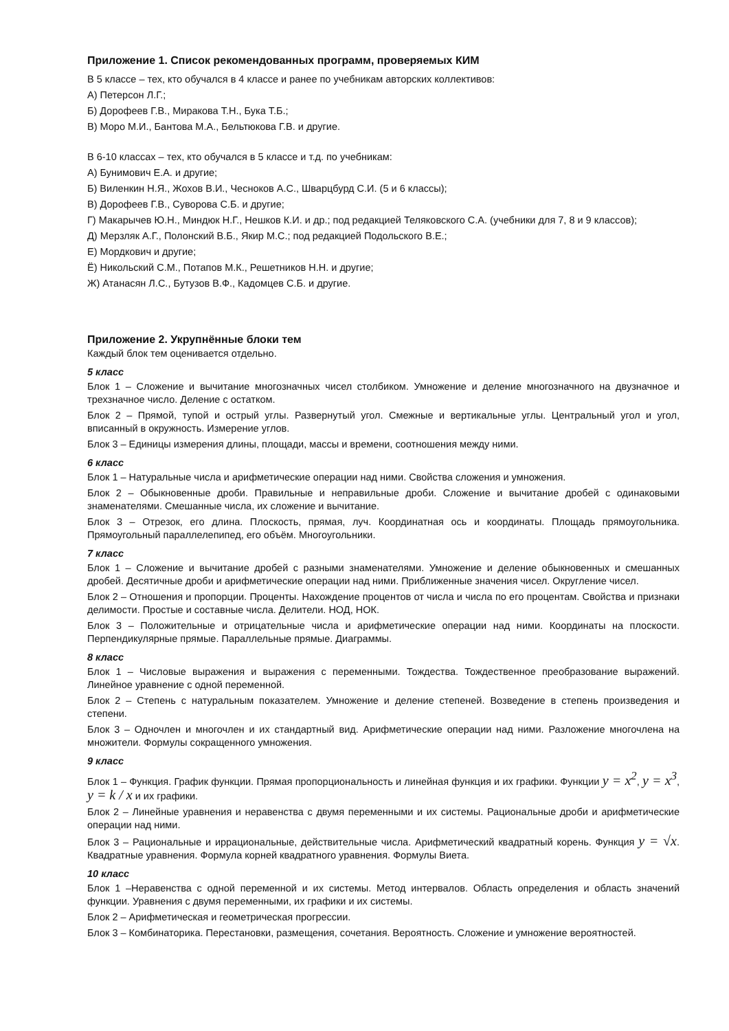Приложение 1. Список рекомендованных программ, проверяемых КИМ
В 5 классе – тех, кто обучался в 4 классе и ранее по учебникам авторских коллективов:
А) Петерсон Л.Г.;
Б) Дорофеев Г.В., Миракова Т.Н., Бука Т.Б.;
В) Моро М.И., Бантова М.А., Бельтюкова Г.В. и другие.
В 6-10 классах – тех, кто обучался в 5 классе и т.д. по учебникам:
А) Бунимович Е.А. и другие;
Б) Виленкин Н.Я., Жохов В.И., Чесноков А.С., Шварцбурд С.И. (5 и 6 классы);
В) Дорофеев Г.В., Суворова С.Б. и другие;
Г) Макарычев Ю.Н., Миндюк Н.Г., Нешков К.И. и др.; под редакцией Теляковского С.А. (учебники для 7, 8 и 9 классов);
Д) Мерзляк А.Г., Полонский В.Б., Якир М.С.; под редакцией Подольского В.Е.;
Е) Мордкович и другие;
Ё) Никольский С.М., Потапов М.К., Решетников Н.Н. и другие;
Ж) Атанасян Л.С., Бутузов В.Ф., Кадомцев С.Б. и другие.
Приложение 2. Укрупнённые блоки тем
Каждый блок тем оценивается отдельно.
5 класс
Блок 1 – Сложение и вычитание многозначных чисел столбиком. Умножение и деление многозначного на двузначное и трехзначное число. Деление с остатком.
Блок 2 – Прямой, тупой и острый углы. Развернутый угол. Смежные и вертикальные углы. Центральный угол и угол, вписанный в окружность. Измерение углов.
Блок 3 – Единицы измерения длины, площади, массы и времени, соотношения между ними.
6 класс
Блок 1 – Натуральные числа и арифметические операции над ними. Свойства сложения и умножения.
Блок 2 – Обыкновенные дроби. Правильные и неправильные дроби. Сложение и вычитание дробей с одинаковыми знаменателями. Смешанные числа, их сложение и вычитание.
Блок 3 – Отрезок, его длина. Плоскость, прямая, луч. Координатная ось и координаты. Площадь прямоугольника. Прямоугольный параллелепипед, его объём. Многоугольники.
7 класс
Блок 1 – Сложение и вычитание дробей с разными знаменателями. Умножение и деление обыкновенных и смешанных дробей. Десятичные дроби и арифметические операции над ними. Приближенные значения чисел. Округление чисел.
Блок 2 – Отношения и пропорции. Проценты. Нахождение процентов от числа и числа по его процентам. Свойства и признаки делимости. Простые и составные числа. Делители. НОД, НОК.
Блок 3 – Положительные и отрицательные числа и арифметические операции над ними. Координаты на плоскости. Перпендикулярные прямые. Параллельные прямые. Диаграммы.
8 класс
Блок 1 – Числовые выражения и выражения с переменными. Тождества. Тождественное преобразование выражений. Линейное уравнение с одной переменной.
Блок 2 – Степень с натуральным показателем. Умножение и деление степеней. Возведение в степень произведения и степени.
Блок 3 – Одночлен и многочлен и их стандартный вид. Арифметические операции над ними. Разложение многочлена на множители. Формулы сокращенного умножения.
9 класс
Блок 1 – Функция. График функции. Прямая пропорциональность и линейная функция и их графики. Функции y = x<sup>2</sup>, y = x<sup>3</sup>, y = k / x и их графики.
Блок 2 – Линейные уравнения и неравенства с двумя переменными и их системы. Рациональные дроби и арифметические операции над ними.
Блок 3 – Рациональные и иррациональные, действительные числа. Арифметический квадратный корень. Функция y = √x. Квадратные уравнения. Формула корней квадратного уравнения. Формулы Виета.
10 класс
Блок 1 –Неравенства с одной переменной и их системы. Метод интервалов. Область определения и область значений функции. Уравнения с двумя переменными, их графики и их системы.
Блок 2 – Арифметическая и геометрическая прогрессии.
Блок 3 – Комбинаторика. Перестановки, размещения, сочетания. Вероятность. Сложение и умножение вероятностей.